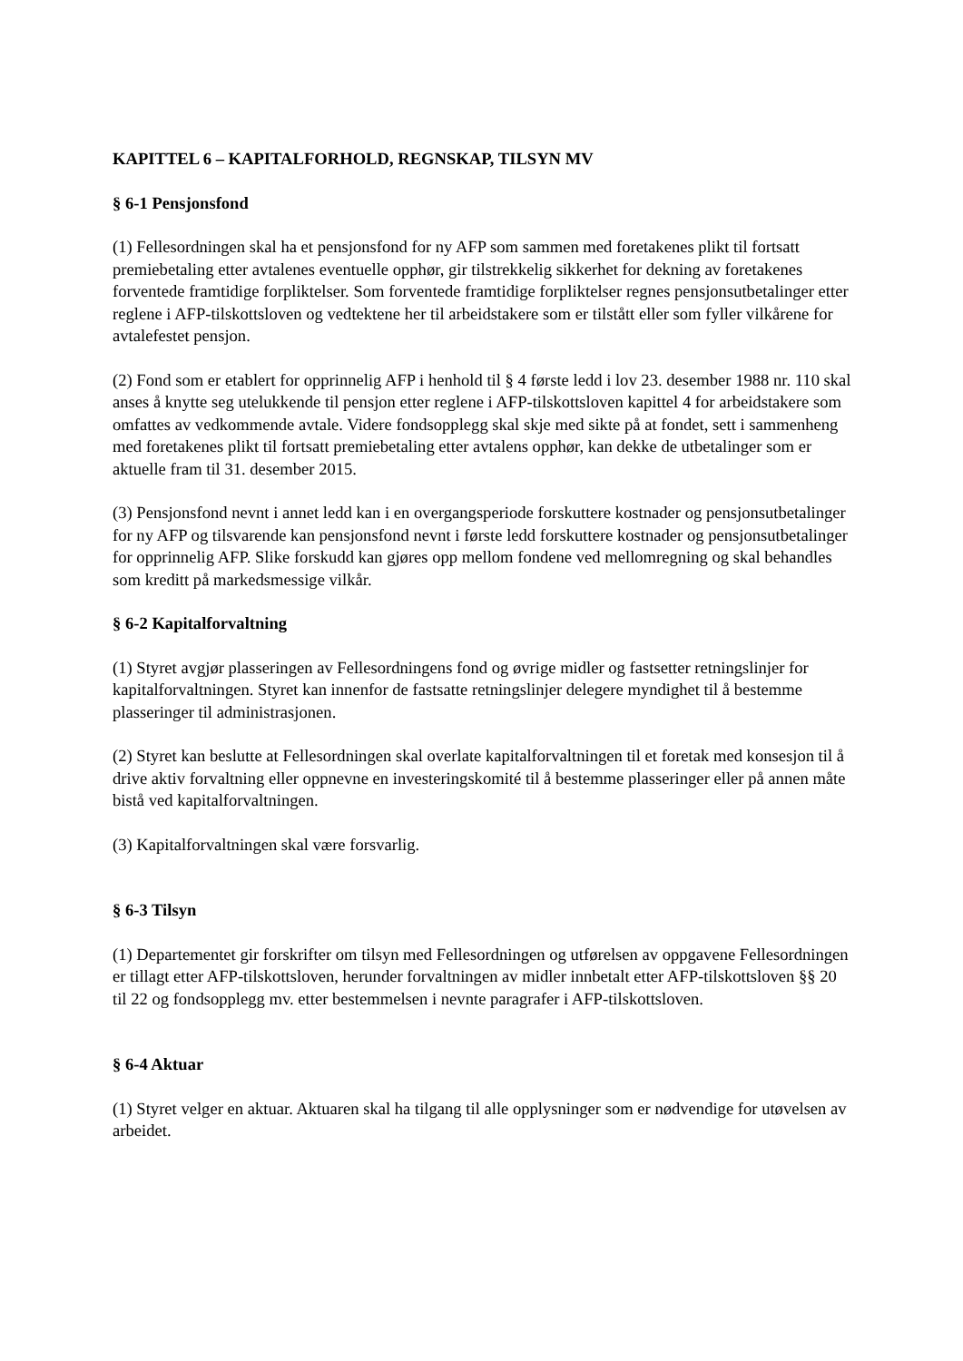KAPITTEL 6 – KAPITALFORHOLD, REGNSKAP, TILSYN MV
§ 6-1 Pensjonsfond
(1) Fellesordningen skal ha et pensjonsfond for ny AFP som sammen med foretakenes plikt til fortsatt premiebetaling etter avtalenes eventuelle opphør, gir tilstrekkelig sikkerhet for dekning av foretakenes forventede framtidige forpliktelser. Som forventede framtidige forpliktelser regnes pensjonsutbetalinger etter reglene i AFP-tilskottsloven og vedtektene her til arbeidstakere som er tilstått eller som fyller vilkårene for avtalefestet pensjon.
(2) Fond som er etablert for opprinnelig AFP i henhold til § 4 første ledd i lov 23. desember 1988 nr. 110 skal anses å knytte seg utelukkende til pensjon etter reglene i AFP-tilskottsloven kapittel 4 for arbeidstakere som omfattes av vedkommende avtale. Videre fondsopplegg skal skje med sikte på at fondet, sett i sammenheng med foretakenes plikt til fortsatt premiebetaling etter avtalens opphør, kan dekke de utbetalinger som er aktuelle fram til 31. desember 2015.
(3) Pensjonsfond nevnt i annet ledd kan i en overgangsperiode forskuttere kostnader og pensjonsutbetalinger for ny AFP og tilsvarende kan pensjonsfond nevnt i første ledd forskuttere kostnader og pensjonsutbetalinger for opprinnelig AFP. Slike forskudd kan gjøres opp mellom fondene ved mellomregning og skal behandles som kreditt på markedsmessige vilkår.
§ 6-2 Kapitalforvaltning
(1) Styret avgjør plasseringen av Fellesordningens fond og øvrige midler og fastsetter retningslinjer for kapitalforvaltningen. Styret kan innenfor de fastsatte retningslinjer delegere myndighet til å bestemme plasseringer til administrasjonen.
(2) Styret kan beslutte at Fellesordningen skal overlate kapitalforvaltningen til et foretak med konsesjon til å drive aktiv forvaltning eller oppnevne en investeringskomité til å bestemme plasseringer eller på annen måte bistå ved kapitalforvaltningen.
(3) Kapitalforvaltningen skal være forsvarlig.
§ 6-3 Tilsyn
(1) Departementet gir forskrifter om tilsyn med Fellesordningen og utførelsen av oppgavene Fellesordningen er tillagt etter AFP-tilskottsloven, herunder forvaltningen av midler innbetalt etter AFP-tilskottsloven §§ 20 til 22 og fondsopplegg mv. etter bestemmelsen i nevnte paragrafer i AFP-tilskottsloven.
§ 6-4 Aktuar
(1) Styret velger en aktuar. Aktuaren skal ha tilgang til alle opplysninger som er nødvendige for utøvelsen av arbeidet.